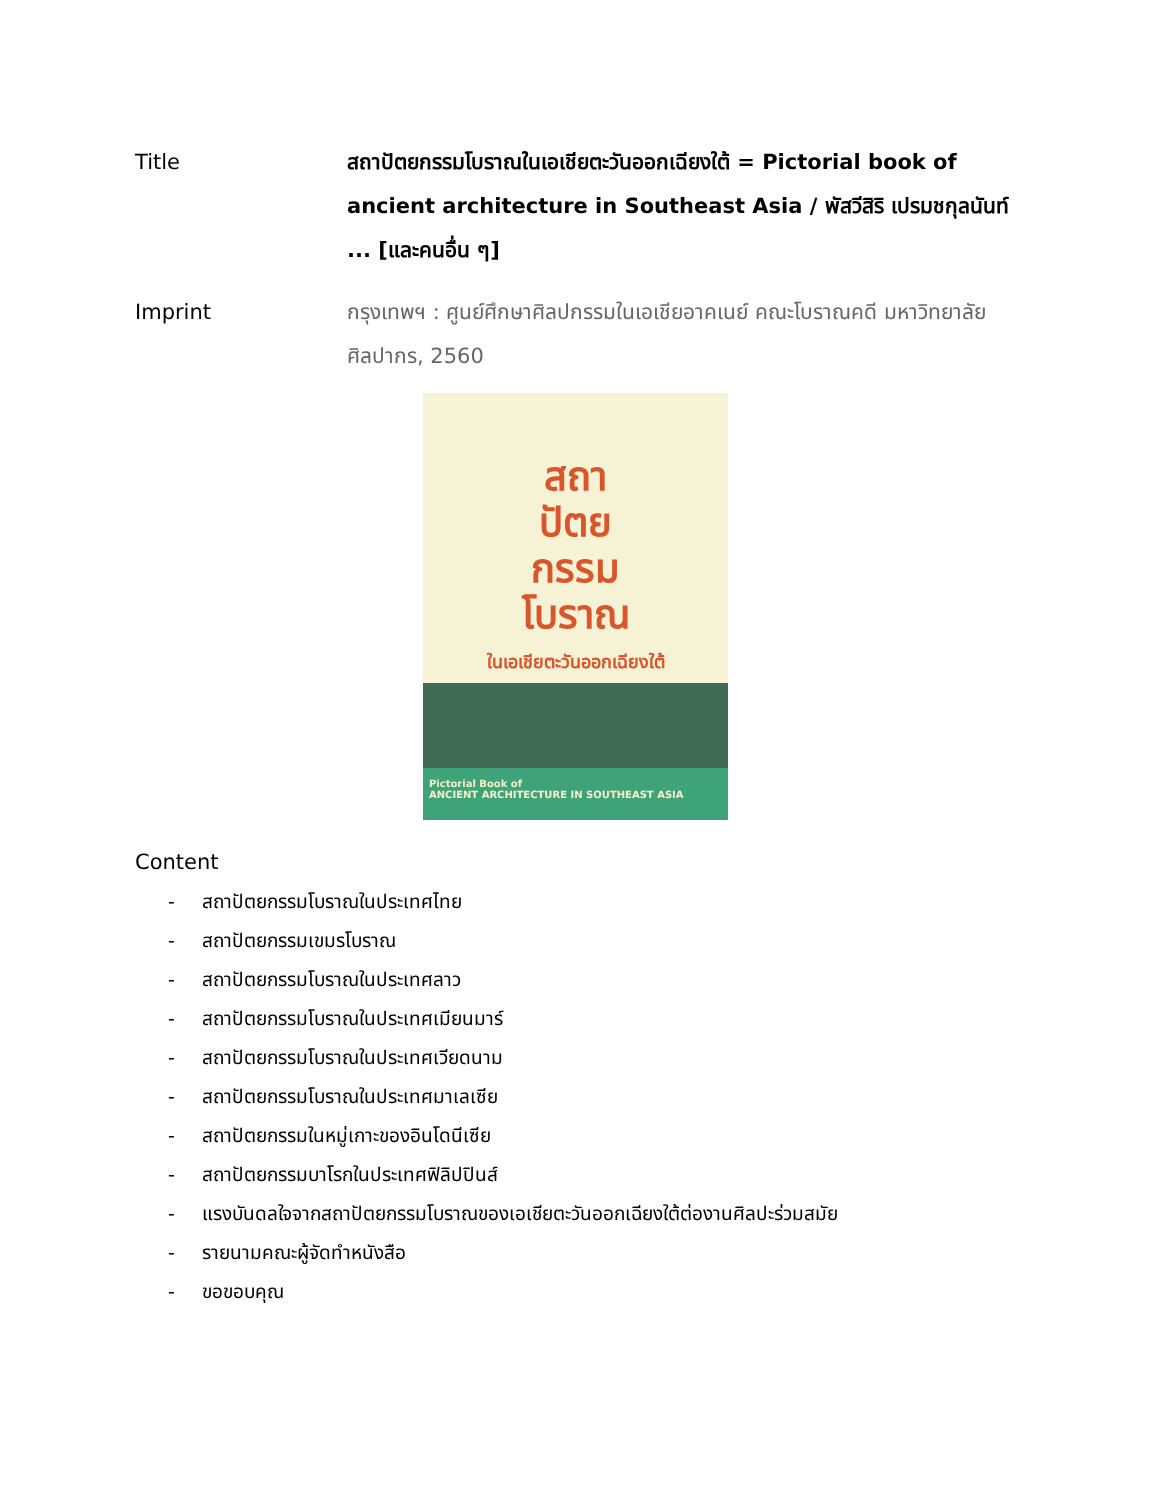Title สถาปัตยกรรมโบราณในเอเชียตะวันออกเฉียงใต้ = Pictorial book of ancient architecture in Southeast Asia / พัสวีสิริ เปรมชกุลนันท์ ... [และคนอื่น ๆ]
Imprint กรุงเทพฯ : ศูนย์ศึกษาศิลปกรรมในเอเชียอาคเนย์ คณะโบราณคดี มหาวิทยาลัยศิลปากร, 2560
สถา
ปัตย
กรรม
โบราณ
ในเอเชียตะวันออกเฉียงใต้
Pictorial Book of
ANCIENT ARCHITECTURE IN SOUTHEAST ASIA
Content
- สถาปัตยกรรมโบราณในประเทศไทย
- สถาปัตยกรรมเขมรโบราณ
- สถาปัตยกรรมโบราณในประเทศลาว
- สถาปัตยกรรมโบราณในประเทศเมียนมาร์
- สถาปัตยกรรมโบราณในประเทศเวียดนาม
- สถาปัตยกรรมโบราณในประเทศมาเลเซีย
- สถาปัตยกรรมในหมู่เกาะของอินโดนีเซีย
- สถาปัตยกรรมบาโรกในประเทศฟิลิปปินส์
- แรงบันดลใจจากสถาปัตยกรรมโบราณของเอเชียตะวันออกเฉียงใต้ต่องานศิลปะร่วมสมัย
- รายนามคณะผู้จัดทำหนังสือ
- ขอขอบคุณ